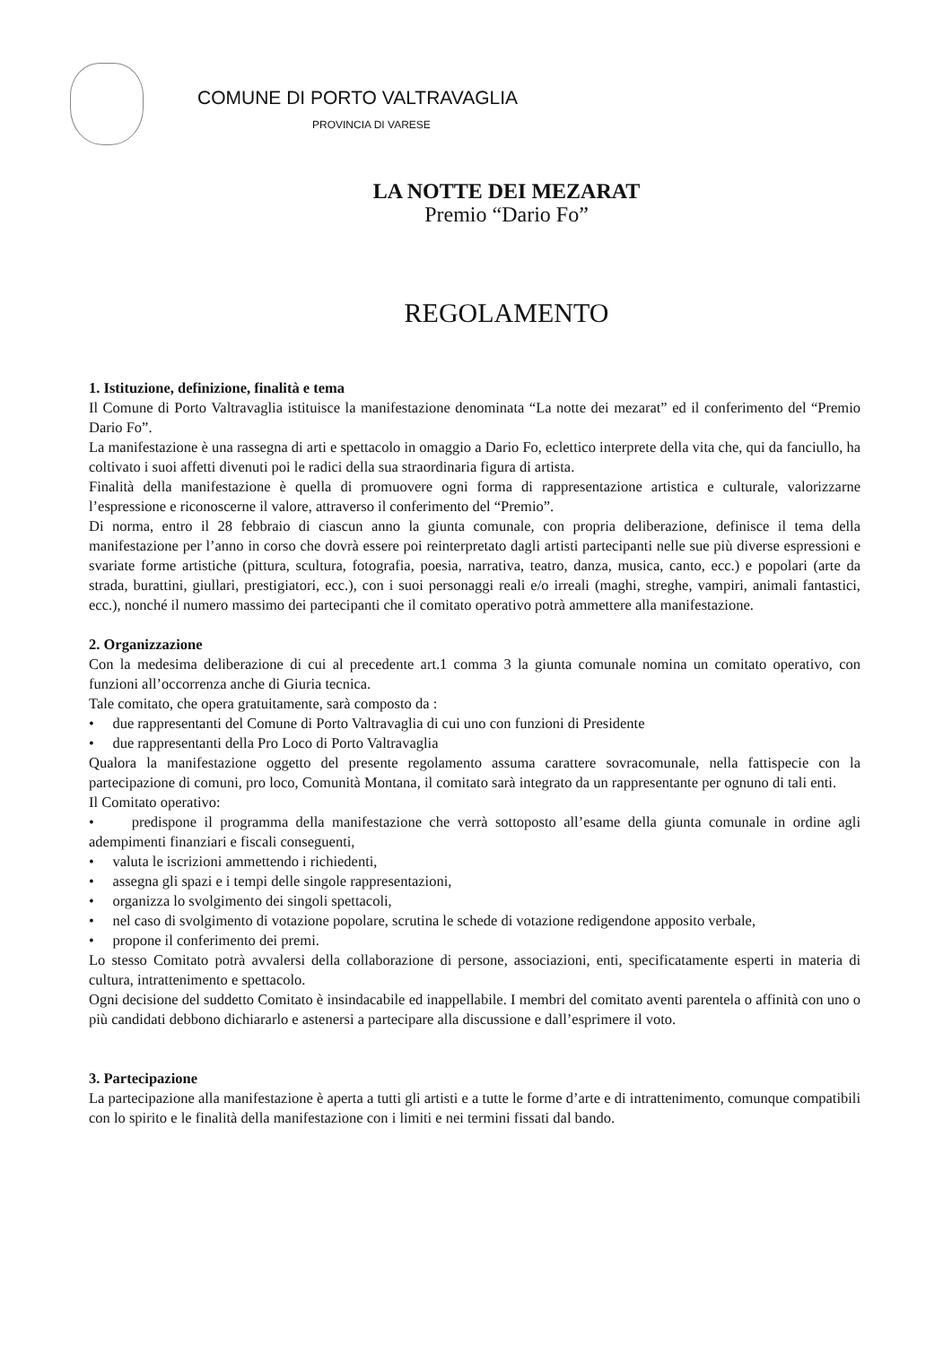COMUNE DI PORTO VALTRAVAGLIA
PROVINCIA DI VARESE
LA NOTTE DEI MEZARAT
Premio “Dario Fo”
REGOLAMENTO
1. Istituzione, definizione, finalità e tema
Il Comune di Porto Valtravaglia istituisce la manifestazione denominata “La notte dei mezarat” ed il conferimento del “Premio Dario Fo”.
La manifestazione è una rassegna di arti e spettacolo in omaggio a Dario Fo, eclettico interprete della vita che, qui da fanciullo, ha coltivato i suoi affetti divenuti poi le radici della sua straordinaria figura di artista.
Finalità della manifestazione è quella di promuovere ogni forma di rappresentazione artistica e culturale, valorizzarne l’espressione e riconoscerne il valore, attraverso il conferimento del “Premio”.
Di norma, entro il 28 febbraio di ciascun anno la giunta comunale, con propria deliberazione, definisce il tema della manifestazione per l’anno in corso che dovrà essere poi reinterpretato dagli artisti partecipanti nelle sue più diverse espressioni e svariate forme artistiche (pittura, scultura, fotografia, poesia, narrativa, teatro, danza, musica, canto, ecc.) e popolari (arte da strada, burattini, giullari, prestigiatori, ecc.), con i suoi personaggi reali e/o irreali (maghi, streghe, vampiri, animali fantastici, ecc.), nonché il numero massimo dei partecipanti che il comitato operativo potrà ammettere alla manifestazione.
2. Organizzazione
Con la medesima deliberazione di cui al precedente art.1 comma 3 la giunta comunale nomina un comitato operativo, con funzioni all’occorrenza anche di Giuria tecnica.
Tale comitato, che opera gratuitamente, sarà composto da :
• due rappresentanti del Comune di Porto Valtravaglia di cui uno con funzioni di Presidente
• due rappresentanti della Pro Loco di Porto Valtravaglia
Qualora la manifestazione oggetto del presente regolamento assuma carattere sovracomunale, nella fattispecie con la partecipazione di comuni, pro loco, Comunità Montana, il comitato sarà integrato da un rappresentante per ognuno di tali enti.
Il Comitato operativo:
• predispone il programma della manifestazione che verrà sottoposto all’esame della giunta comunale in ordine agli adempimenti finanziari e fiscali conseguenti,
• valuta le iscrizioni ammettendo i richiedenti,
• assegna gli spazi e i tempi delle singole rappresentazioni,
• organizza lo svolgimento dei singoli spettacoli,
• nel caso di svolgimento di votazione popolare, scrutina le schede di votazione redigendone apposito verbale,
• propone il conferimento dei premi.
Lo stesso Comitato potrà avvalersi della collaborazione di persone, associazioni, enti, specificatamente esperti in materia di cultura, intrattenimento e spettacolo.
Ogni decisione del suddetto Comitato è insindacabile ed inappellabile. I membri del comitato aventi parentela o affinità con uno o più candidati debbono dichiararlo e astenersi a partecipare alla discussione e dall’esprimere il voto.
3. Partecipazione
La partecipazione alla manifestazione è aperta a tutti gli artisti e a tutte le forme d’arte e di intrattenimento, comunque compatibili con lo spirito e le finalità della manifestazione con i limiti e nei termini fissati dal bando.